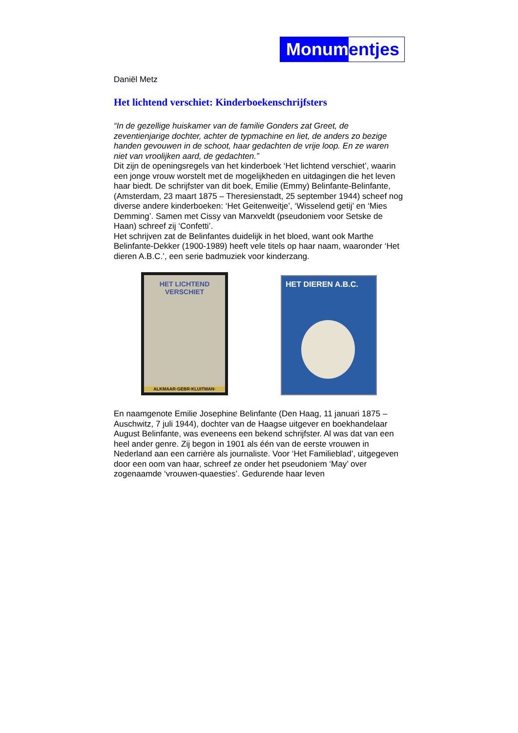Monum entjes
Daniël Metz
Het lichtend verschiet: Kinderboekenschrijfsters
“In de gezellige huiskamer van de familie Gonders zat Greet, de zeventienjarige dochter, achter de typmachine en liet, de anders zo bezige handen gevouwen in de schoot, haar gedachten de vrije loop. En ze waren niet van vroolijken aard, de gedachten.”
Dit zijn de openingsregels van het kinderboek ‘Het lichtend verschiet’, waarin een jonge vrouw worstelt met de mogelijkheden en uitdagingen die het leven haar biedt. De schrijfster van dit boek, Emilie (Emmy) Belinfante-Belinfante, (Amsterdam, 23 maart 1875 – Theresienstadt, 25 september 1944) scheef nog diverse andere kinderboeken: ‘Het Geitenweitje’, ‘Wisselend getij’ en ‘Mies Demming’. Samen met Cissy van Marxveldt (pseudoniem voor Setske de Haan) schreef zij ‘Confetti’.
Het schrijven zat de Belinfantes duidelijk in het bloed, want ook Marthe Belinfante-Dekker (1900-1989) heeft vele titels op haar naam, waaronder ‘Het dieren A.B.C.’, een serie badmuziek voor kinderzang.
HET LICHTEND
VERSCHIET
ALKMAAR·GEBR·KLUITMAN·
HET DIEREN A.B.C.
En naamgenote Emilie Josephine Belinfante (Den Haag, 11 januari 1875 – Auschwitz, 7 juli 1944), dochter van de Haagse uitgever en boekhandelaar August Belinfante, was eveneens een bekend schrijfster. Al was dat van een heel ander genre. Zij begon in 1901 als één van de eerste vrouwen in Nederland aan een carrière als journaliste. Voor ‘Het Familieblad’, uitgegeven door een oom van haar, schreef ze onder het pseudoniem ‘May’ over zogenaamde ‘vrouwen-quaesties’. Gedurende haar leven